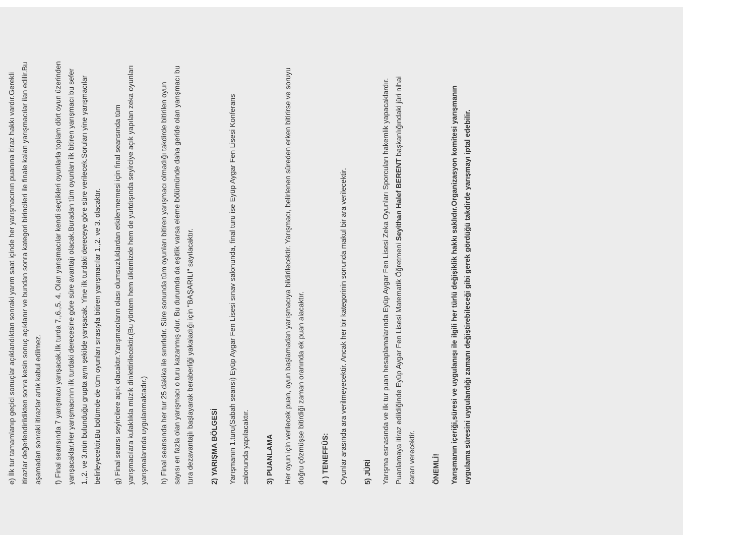e) İlk tur tamamlanıp geçici sonuçlar açıklandıktan sonraki yarım saat içinde her yarışmacının puanına itiraz hakkı vardır.Gerekli itirazlar değerlendirildikten sonra kesin sonuç açıklanır ve bundan sonra kategori birincileri ile finale kalan yarışmacılar ilan edilir.Bu aşamadan sonraki itirazlar artık kabul edilmez.
f) Final seansında 7 yarışmacı yarışacak.İlk turda 7.,6.,5. 4. Olan yarışmacılar kendi seçtikleri oyunlarla toplam dört oyun üzerinden yarışacaklar.Her yarışmacının ilk turdaki derecesine göre süre avantajı olacak.Buradan tüm oyunları ilk bitiren yarışmacı bu sefer 1.,2. ve 3.nün bulunduğu grupta aynı şekilde yarışacak. Yine ilk turdaki dereceye göre süre verilecek.Soruları yine yarışmacılar belirleyecektir.Bu bölümde de tüm oyunları sırasıyla bitiren yarışmacılar 1.,2. ve 3. olacaktır.
g) Final seansı seyircilere açık olacaktır.Yarışmacıların olası olumsuzluklardan etkilenmemesi için final seansında tüm yarışmacılara kulaklıkla müzik dinlettirilecektir.(Bu yöntem hem ülkemizde hem de yurtdışında seyirciye açık yapılan zeka oyunları yarışmalarında uygulanmaktadır.)
h) Final seansında her tur 25 dakika ile sınırlıdır. Süre sonunda tüm oyunları bitiren yarışmacı olmadığı takdirde bitirilen oyun sayısı en fazla olan yarışmacı o turu kazanmış olur. Bu durumda da eşitlik varsa eleme bölümünde daha geride olan yarışmacı bu tura dezavantajlı başlayarak beraberliği yakaladığı için "BAŞARILI" sayılacaktır.
2) YARIŞMA BÖLGESİ
Yarışmanın 1.turu(Sabah seansı) Eyüp Aygar Fen Lisesi sınav salonunda, final turu ise Eyüp Aygar Fen Lisesi Konferans salonunda yapılacaktır.
3) PUANLAMA
Her oyun için verilecek puan, oyun başlamadan yarışmacıya bildirilecektir. Yarışmacı, belirlenen süreden erken bitirirse ve soruyu doğru çözmüşse bitirdiği zaman oranında ek puan alacaktır.
4 ) TENEFFÜS:
Oyunlar arasında ara verilmeyecektir. Ancak her bir kategorinin sonunda makul bir ara verilecektir.
5) JÜRİ
Yarışma esnasında ve ilk tur puan hesaplamalarında Eyüp Aygar Fen Lisesi Zeka Oyunları Sporcuları hakemlik yapacaklardır. Puanlamaya itiraz edildiğinde Eyüp Aygar Fen Lisesi Matematik Öğretmeni Seyithan Halef BERENT başkanlığındaki jüri nihai kararı verecektir.
ÖNEMLİ!
Yarışmanın içeriği,süresi ve uygulanışı ile ilgili her türlü değişiklik hakkı saklıdır.Organizasyon komitesi yarışmanın uygulama süresini uygulandığı zamanı değiştirebileceği gibi gerek gördüğü takdirde yarışmayı iptal edebilir.